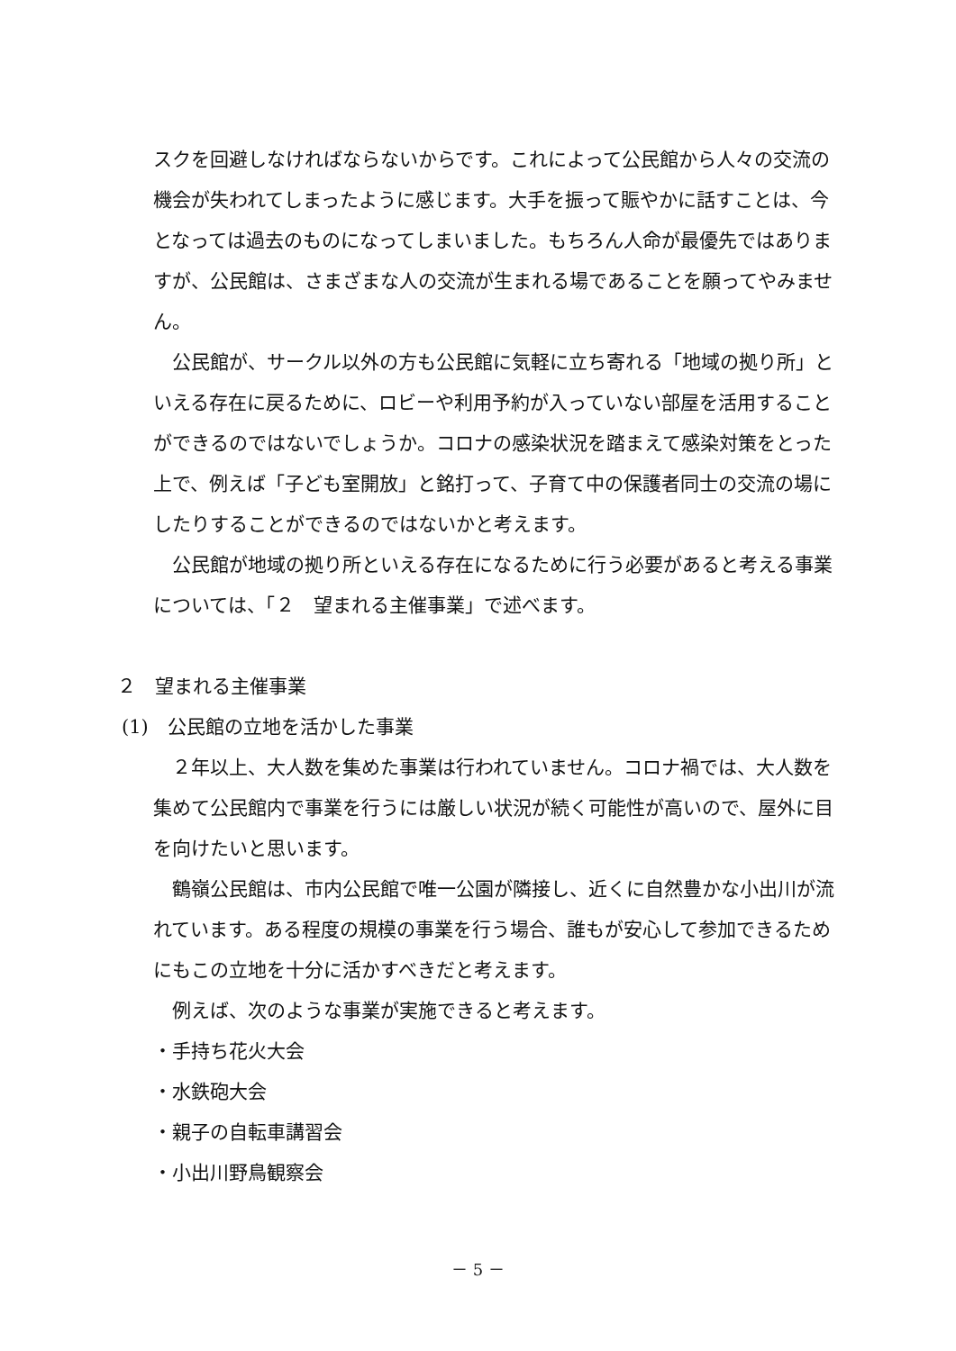スクを回避しなければならないからです。これによって公民館から人々の交流の機会が失われてしまったように感じます。大手を振って賑やかに話すことは、今となっては過去のものになってしまいました。もちろん人命が最優先ではありますが、公民館は、さまざまな人の交流が生まれる場であることを願ってやみません。
公民館が、サークル以外の方も公民館に気軽に立ち寄れる「地域の拠り所」といえる存在に戻るために、ロビーや利用予約が入っていない部屋を活用することができるのではないでしょうか。コロナの感染状況を踏まえて感染対策をとった上で、例えば「子ども室開放」と銘打って、子育て中の保護者同士の交流の場にしたりすることができるのではないかと考えます。
公民館が地域の拠り所といえる存在になるために行う必要があると考える事業については、「２　望まれる主催事業」で述べます。
２　望まれる主催事業
(1)　公民館の立地を活かした事業
２年以上、大人数を集めた事業は行われていません。コロナ禍では、大人数を集めて公民館内で事業を行うには厳しい状況が続く可能性が高いので、屋外に目を向けたいと思います。
鶴嶺公民館は、市内公民館で唯一公園が隣接し、近くに自然豊かな小出川が流れています。ある程度の規模の事業を行う場合、誰もが安心して参加できるためにもこの立地を十分に活かすべきだと考えます。
例えば、次のような事業が実施できると考えます。
・手持ち花火大会
・水鉄砲大会
・親子の自転車講習会
・小出川野鳥観察会
－ 5 －